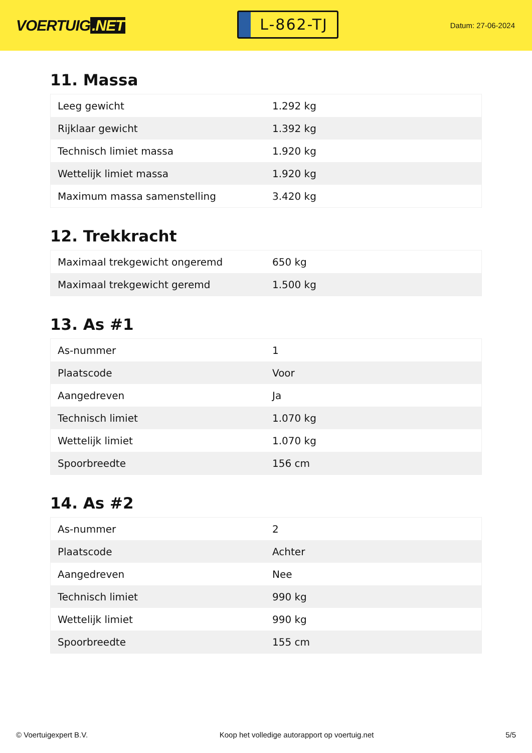VOERTUIG.NET
L-862-TJ
Datum: 27-06-2024
11. Massa
| Leeg gewicht | 1.292 kg |
| Rijklaar gewicht | 1.392 kg |
| Technisch limiet massa | 1.920 kg |
| Wettelijk limiet massa | 1.920 kg |
| Maximum massa samenstelling | 3.420 kg |
12. Trekkracht
| Maximaal trekgewicht ongeremd | 650 kg |
| Maximaal trekgewicht geremd | 1.500 kg |
13. As #1
| As-nummer | 1 |
| Plaatscode | Voor |
| Aangedreven | Ja |
| Technisch limiet | 1.070 kg |
| Wettelijk limiet | 1.070 kg |
| Spoorbreedte | 156 cm |
14. As #2
| As-nummer | 2 |
| Plaatscode | Achter |
| Aangedreven | Nee |
| Technisch limiet | 990 kg |
| Wettelijk limiet | 990 kg |
| Spoorbreedte | 155 cm |
© Voertuigexpert B.V. Koop het volledige autorapport op voertuig.net 5/5